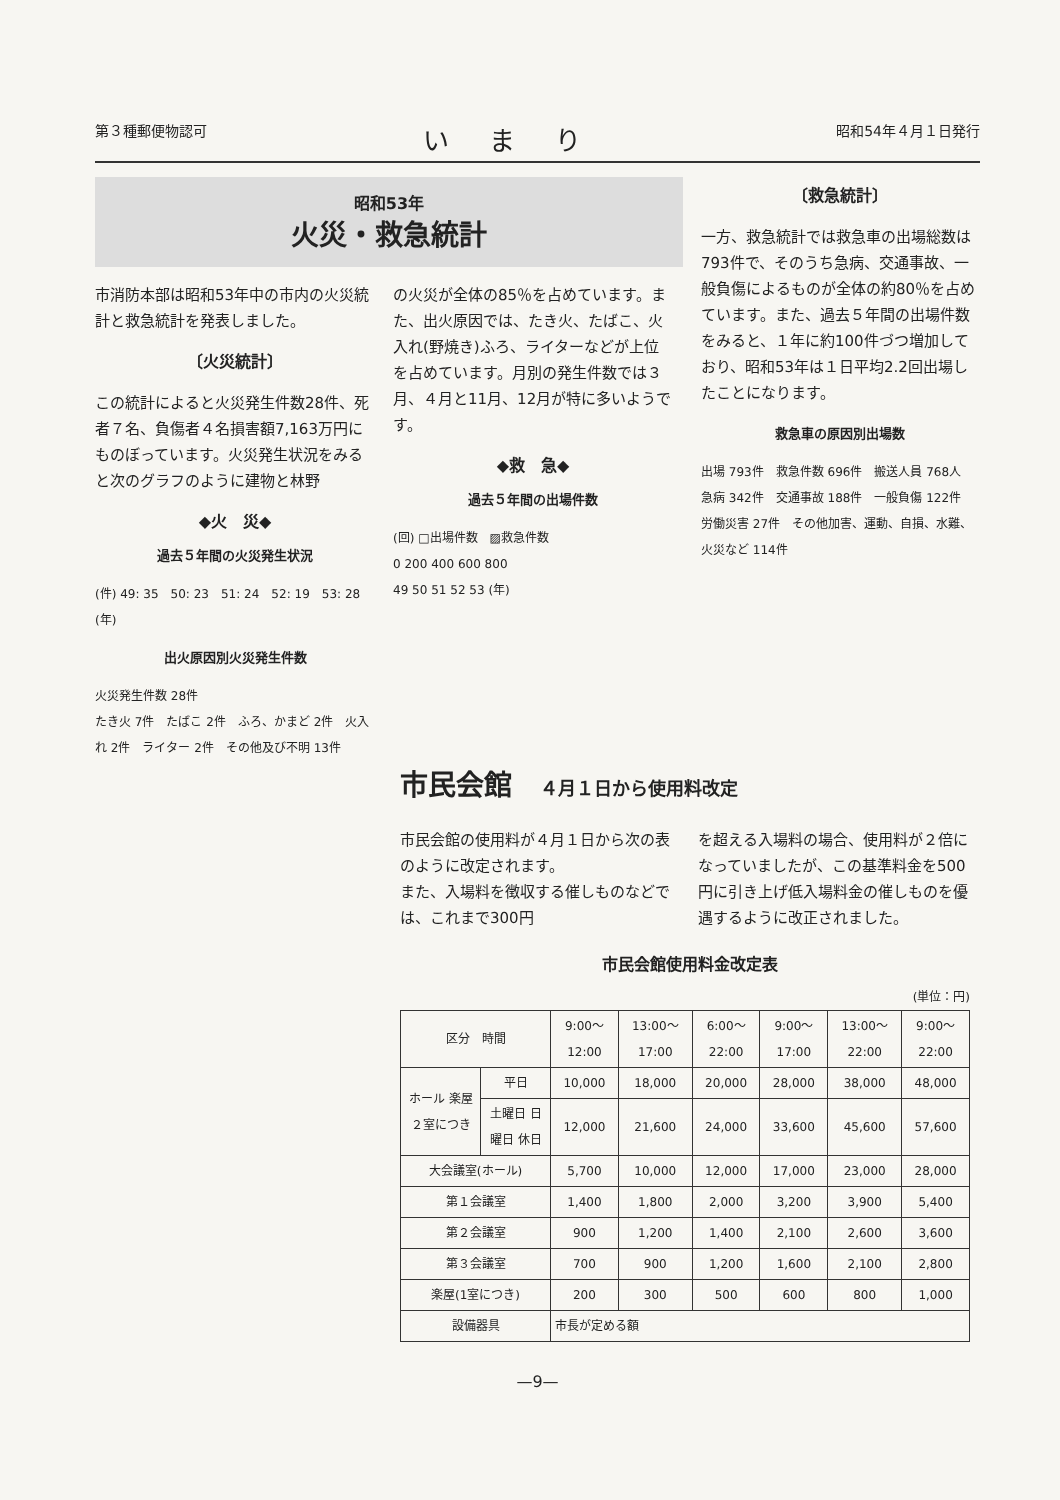第３種郵便物認可 いまり 昭和54年４月１日発行
昭和53年
火災・救急統計
市消防本部は昭和53年中の市内の火災統計と救急統計を発表しました。
〔火災統計〕
この統計によると火災発生件数28件、死者７名、負傷者４名損害額7,163万円にものぼっています。火災発生状況をみると次のグラフのように建物と林野
◆火　災◆
過去５年間の火災発生状況
(件) 49: 35　50: 23　51: 24　52: 19　53: 28 (年)
出火原因別火災発生件数
火災発生件数 28件
たき火 7件　たばこ 2件　ふろ、かまど 2件　火入れ 2件　ライター 2件　その他及び不明 13件
の火災が全体の85％を占めています。また、出火原因では、たき火、たばこ、火入れ(野焼き)ふろ、ライターなどが上位を占めています。月別の発生件数では３月、４月と11月、12月が特に多いようです。
◆救　急◆
過去５年間の出場件数
(回) □出場件数　▨救急件数
0 200 400 600 800
49 50 51 52 53 (年)
〔救急統計〕
一方、救急統計では救急車の出場総数は793件で、そのうち急病、交通事故、一般負傷によるものが全体の約80％を占めています。また、過去５年間の出場件数をみると、１年に約100件づつ増加しており、昭和53年は１日平均2.2回出場したことになります。
救急車の原因別出場数
出場 793件　救急件数 696件　搬送人員 768人
急病 342件　交通事故 188件　一般負傷 122件　労働災害 27件　その他加害、運動、自損、水難、火災など 114件
市民会館　４月１日から使用料改定
市民会館の使用料が４月１日から次の表のように改定されます。
また、入場料を徴収する催しものなどでは、これまで300円
を超える入場料の場合、使用料が２倍になっていましたが、この基準料金を500円に引き上げ低入場料金の催しものを優遇するように改正されました。
市民会館使用料金改定表
(単位：円)
| 区分 時間 | | 9:00〜12:00 | 13:00〜17:00 | 6:00〜22:00 | 9:00〜17:00 | 13:00〜22:00 | 9:00〜22:00 |
| --- | --- | --- | --- | --- | --- | --- | --- |
| ホール 楽屋２室につき | 平日 | 10,000 | 18,000 | 20,000 | 28,000 | 38,000 | 48,000 |
| | 土曜日 日曜日 休日 | 12,000 | 21,600 | 24,000 | 33,600 | 45,600 | 57,600 |
| 大会議室(ホール) | | 5,700 | 10,000 | 12,000 | 17,000 | 23,000 | 28,000 |
| 第１会議室 | | 1,400 | 1,800 | 2,000 | 3,200 | 3,900 | 5,400 |
| 第２会議室 | | 900 | 1,200 | 1,400 | 2,100 | 2,600 | 3,600 |
| 第３会議室 | | 700 | 900 | 1,200 | 1,600 | 2,100 | 2,800 |
| 楽屋(1室につき) | | 200 | 300 | 500 | 600 | 800 | 1,000 |
| 設備器具 | | 市長が定める額 | | | | | |
—9—